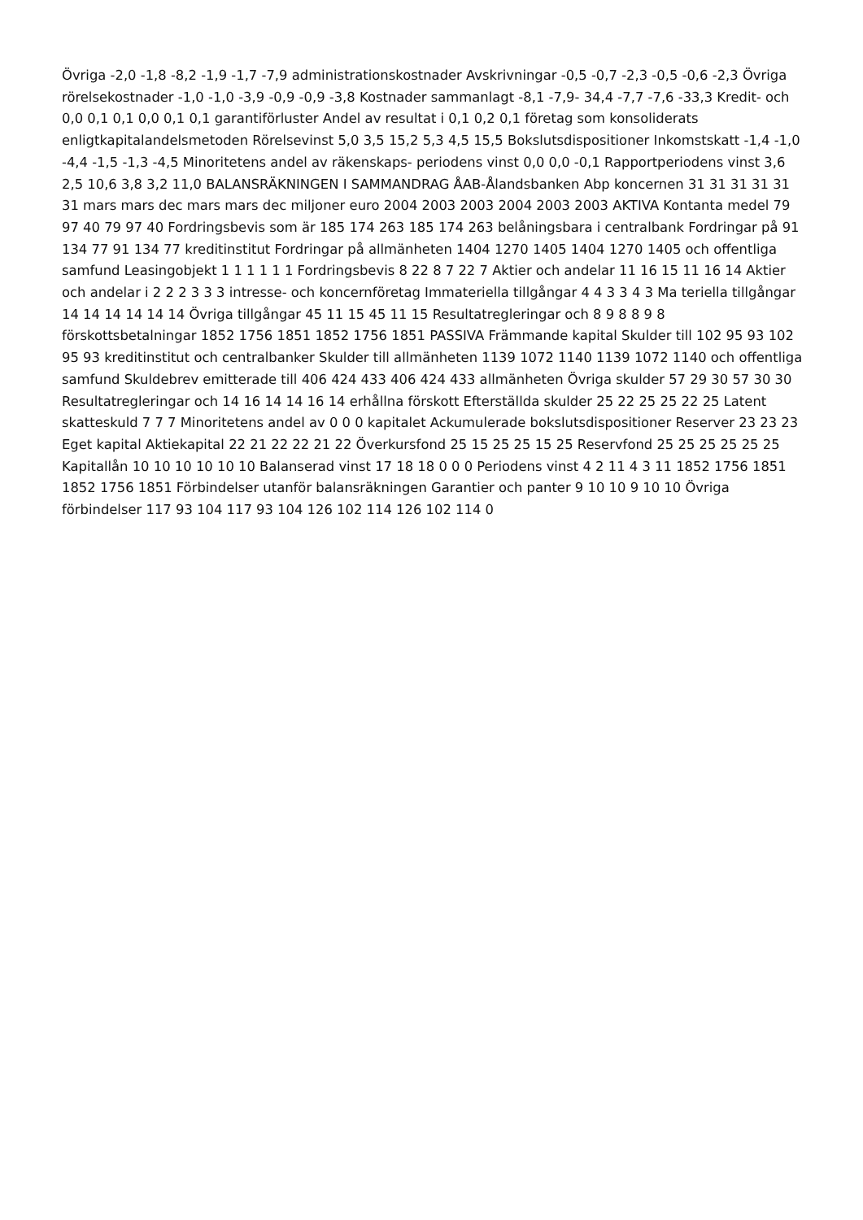Övriga -2,0 -1,8 -8,2 -1,9 -1,7 -7,9 administrationskostnader Avskrivningar -0,5 -0,7 -2,3 -0,5 -0,6 -2,3 Övriga rörelsekostnader -1,0 -1,0 -3,9 -0,9 -0,9 -3,8 Kostnader sammanlagt -8,1 -7,9- 34,4 -7,7 -7,6 -33,3 Kredit- och 0,0 0,1 0,1 0,0 0,1 0,1 garantiförluster Andel av resultat i 0,1 0,2 0,1 företag som konsoliderats enligtkapitalandelsmetoden Rörelsevinst 5,0 3,5 15,2 5,3 4,5 15,5 Bokslutsdispositioner Inkomstskatt -1,4 -1,0 -4,4 -1,5 -1,3 -4,5 Minoritetens andel av räkenskaps- periodens vinst 0,0 0,0 -0,1 Rapportperiodens vinst 3,6 2,5 10,6 3,8 3,2 11,0 BALANSRÄKNINGEN I SAMMANDRAG ÅAB-Ålandsbanken Abp koncernen 31 31 31 31 31 31 mars mars dec mars mars dec miljoner euro 2004 2003 2003 2004 2003 2003 AKTIVA Kontanta medel 79 97 40 79 97 40 Fordringsbevis som är 185 174 263 185 174 263 belåningsbara i centralbank Fordringar på 91 134 77 91 134 77 kreditinstitut Fordringar på allmänheten 1404 1270 1405 1404 1270 1405 och offentliga samfund Leasingobjekt 1 1 1 1 1 1 Fordringsbevis 8 22 8 7 22 7 Aktier och andelar 11 16 15 11 16 14 Aktier och andelar i 2 2 2 3 3 3 intresse- och koncernföretag Immateriella tillgångar 4 4 3 3 4 3 Ma teriella tillgångar 14 14 14 14 14 14 Övriga tillgångar 45 11 15 45 11 15 Resultatregleringar och 8 9 8 8 9 8 förskottsbetalningar 1852 1756 1851 1852 1756 1851 PASSIVA Främmande kapital Skulder till 102 95 93 102 95 93 kreditinstitut och centralbanker Skulder till allmänheten 1139 1072 1140 1139 1072 1140 och offentliga samfund Skuldebrev emitterade till 406 424 433 406 424 433 allmänheten Övriga skulder 57 29 30 57 30 30 Resultatregleringar och 14 16 14 14 16 14 erhållna förskott Efterställda skulder 25 22 25 25 22 25 Latent skatteskuld 7 7 7 Minoritetens andel av 0 0 0 kapitalet Ackumulerade bokslutsdispositioner Reserver 23 23 23 Eget kapital Aktiekapital 22 21 22 22 21 22 Överkursfond 25 15 25 25 15 25 Reservfond 25 25 25 25 25 25 Kapitallån 10 10 10 10 10 10 Balanserad vinst 17 18 18 0 0 0 Periodens vinst 4 2 11 4 3 11 1852 1756 1851 1852 1756 1851 Förbindelser utanför balansräkningen Garantier och panter 9 10 10 9 10 10 Övriga förbindelser 117 93 104 117 93 104 126 102 114 126 102 114 0